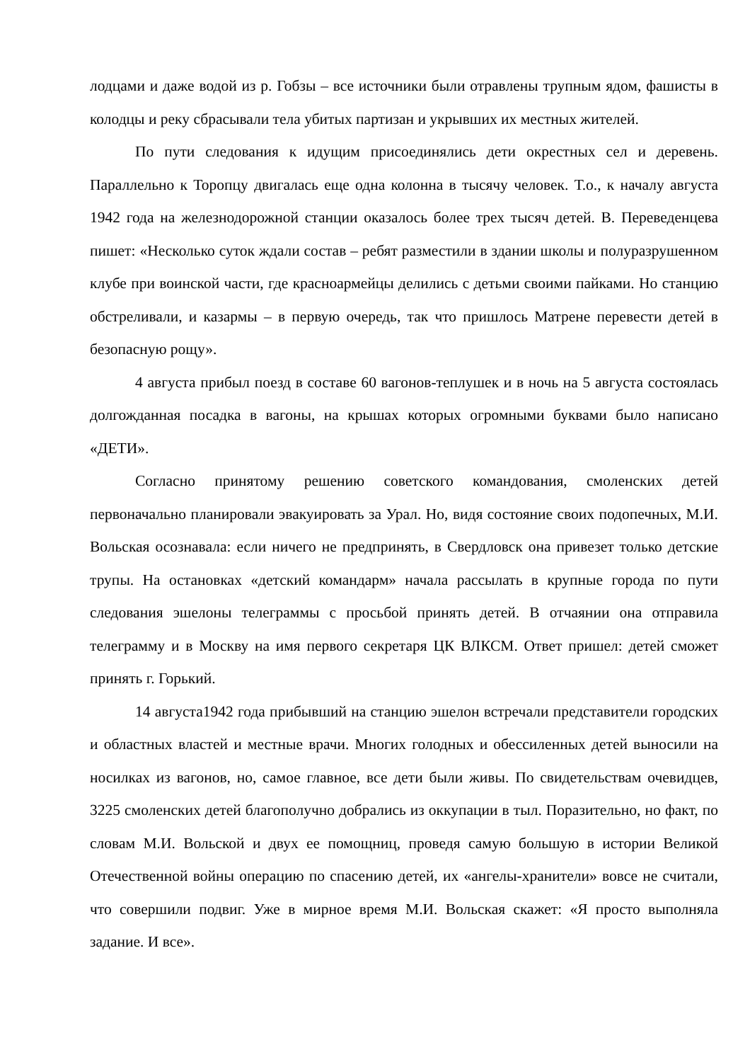лодцами и даже водой из р. Гобзы – все источники были отравлены трупным ядом, фашисты в колодцы и реку сбрасывали тела убитых партизан и укрывших их местных жителей.
По пути следования к идущим присоединялись дети окрестных сел и деревень. Параллельно к Торопцу двигалась еще одна колонна в тысячу человек. Т.о., к началу августа 1942 года на железнодорожной станции оказалось более трех тысяч детей. В. Переведенцева пишет: «Несколько суток ждали состав – ребят разместили в здании школы и полуразрушенном клубе при воинской части, где красноармейцы делились с детьми своими пайками. Но станцию обстреливали, и казармы – в первую очередь, так что пришлось Матрене перевести детей в безопасную рощу».
4 августа прибыл поезд в составе 60 вагонов-теплушек и в ночь на 5 августа состоялась долгожданная посадка в вагоны, на крышах которых огромными буквами было написано «ДЕТИ».
Согласно принятому решению советского командования, смоленских детей первоначально планировали эвакуировать за Урал. Но, видя состояние своих подопечных, М.И. Вольская осознавала: если ничего не предпринять, в Свердловск она привезет только детские трупы. На остановках «детский командарм» начала рассылать в крупные города по пути следования эшелоны телеграммы с просьбой принять детей. В отчаянии она отправила телеграмму и в Москву на имя первого секретаря ЦК ВЛКСМ. Ответ пришел: детей сможет принять г. Горький.
14 августа1942 года прибывший на станцию эшелон встречали представители городских и областных властей и местные врачи. Многих голодных и обессиленных детей выносили на носилках из вагонов, но, самое главное, все дети были живы. По свидетельствам очевидцев, 3225 смоленских детей благополучно добрались из оккупации в тыл. Поразительно, но факт, по словам М.И. Вольской и двух ее помощниц, проведя самую большую в истории Великой Отечественной войны операцию по спасению детей, их «ангелы-хранители» вовсе не считали, что совершили подвиг. Уже в мирное время М.И. Вольская скажет: «Я просто выполняла задание. И все».